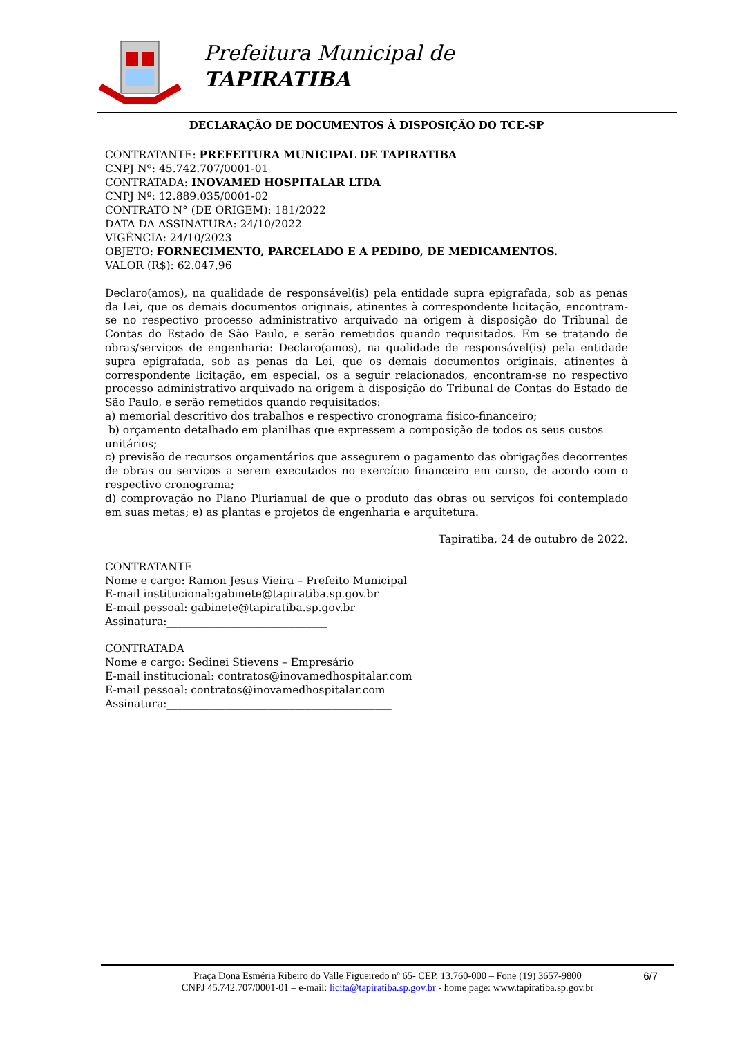Prefeitura Municipal de
TAPIRATIBA
DECLARAÇÃO DE DOCUMENTOS À DISPOSIÇÃO DO TCE-SP
CONTRATANTE: PREFEITURA MUNICIPAL DE TAPIRATIBA
CNPJ Nº: 45.742.707/0001-01
CONTRATADA: INOVAMED HOSPITALAR LTDA
CNPJ Nº: 12.889.035/0001-02
CONTRATO N° (DE ORIGEM): 181/2022
DATA DA ASSINATURA: 24/10/2022
VIGÊNCIA: 24/10/2023
OBJETO: FORNECIMENTO, PARCELADO E A PEDIDO, DE MEDICAMENTOS.
VALOR (R$): 62.047,96
Declaro(amos), na qualidade de responsável(is) pela entidade supra epigrafada, sob as penas da Lei, que os demais documentos originais, atinentes à correspondente licitação, encontram-se no respectivo processo administrativo arquivado na origem à disposição do Tribunal de Contas do Estado de São Paulo, e serão remetidos quando requisitados. Em se tratando de obras/serviços de engenharia: Declaro(amos), na qualidade de responsável(is) pela entidade supra epigrafada, sob as penas da Lei, que os demais documentos originais, atinentes à correspondente licitação, em especial, os a seguir relacionados, encontram-se no respectivo processo administrativo arquivado na origem à disposição do Tribunal de Contas do Estado de São Paulo, e serão remetidos quando requisitados:
a) memorial descritivo dos trabalhos e respectivo cronograma físico-financeiro;
b) orçamento detalhado em planilhas que expressem a composição de todos os seus custos unitários;
c) previsão de recursos orçamentários que assegurem o pagamento das obrigações decorrentes de obras ou serviços a serem executados no exercício financeiro em curso, de acordo com o respectivo cronograma;
d) comprovação no Plano Plurianual de que o produto das obras ou serviços foi contemplado em suas metas; e) as plantas e projetos de engenharia e arquitetura.
Tapiratiba, 24 de outubro de 2022.
CONTRATANTE
Nome e cargo: Ramon Jesus Vieira – Prefeito Municipal
E-mail institucional:gabinete@tapiratiba.sp.gov.br
E-mail pessoal: gabinete@tapiratiba.sp.gov.br
Assinatura:______________________________
CONTRATADA
Nome e cargo: Sedinei Stievens – Empresário
E-mail institucional: contratos@inovamedhospitalar.com
E-mail pessoal: contratos@inovamedhospitalar.com
Assinatura:__________________________________________
6/7 Praça Dona Esméria Ribeiro do Valle Figueiredo nº 65- CEP. 13.760-000 – Fone (19) 3657-9800
CNPJ 45.742.707/0001-01 – e-mail: licita@tapiratiba.sp.gov.br - home page: www.tapiratiba.sp.gov.br